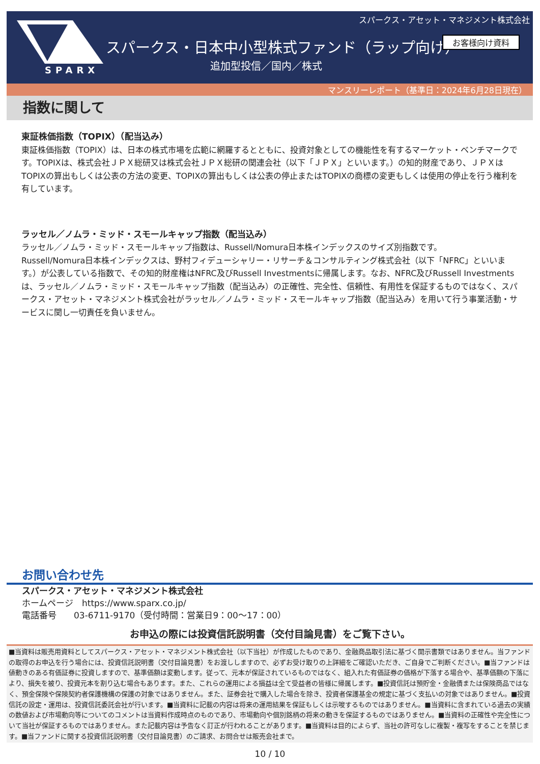SPARX
スパークス・アセット・マネジメント株式会社
スパークス・日本中小型株式ファンド（ラップ向け）
お客様向け資料
追加型投信／国内／株式
マンスリーレポート（基準日：2024年6月28日現在）
指数に関して
東証株価指数（TOPIX）（配当込み）
東証株価指数（TOPIX）は、日本の株式市場を広範に網羅するとともに、投資対象としての機能性を有するマーケット・ベンチマークです。TOPIXは、株式会社ＪＰＸ総研又は株式会社ＪＰＸ総研の関連会社（以下「ＪＰＸ」といいます。）の知的財産であり、ＪＰＸはTOPIXの算出もしくは公表の方法の変更、TOPIXの算出もしくは公表の停止またはTOPIXの商標の変更もしくは使用の停止を行う権利を有しています。
ラッセル／ノムラ・ミッド・スモールキャップ指数（配当込み）
ラッセル／ノムラ・ミッド・スモールキャップ指数は、Russell/Nomura日本株インデックスのサイズ別指数です。
Russell/Nomura日本株インデックスは、野村フィデューシャリー・リサーチ＆コンサルティング株式会社（以下「NFRC」といいます。）が公表している指数で、その知的財産権はNFRC及びRussell Investmentsに帰属します。なお、NFRC及びRussell Investmentsは、ラッセル／ノムラ・ミッド・スモールキャップ指数（配当込み）の正確性、完全性、信頼性、有用性を保証するものではなく、スパークス・アセット・マネジメント株式会社がラッセル／ノムラ・ミッド・スモールキャップ指数（配当込み）を用いて行う事業活動・サービスに関し一切責任を負いません。
お問い合わせ先
スパークス・アセット・マネジメント株式会社
ホームページ　https://www.sparx.co.jp/
電話番号　　03-6711-9170（受付時間：営業日9：00～17：00）
お申込の際には投資信託説明書（交付目論見書）をご覧下さい。
■当資料は販売用資料としてスパークス・アセット・マネジメント株式会社（以下当社）が作成したものであり、金融商品取引法に基づく開示書類ではありません。当ファンドの取得のお申込を行う場合には、投資信託説明書（交付目論見書）をお渡ししますので、必ずお受け取りの上詳細をご確認いただき、ご自身でご判断ください。■当ファンドは値動きのある有価証券に投資しますので、基準価額は変動します。従って、元本が保証されているものではなく、組入れた有価証券の価格が下落する場合や、基準価額の下落により、損失を被り、投資元本を割り込む場合もあります。また、これらの運用による損益は全て受益者の皆様に帰属します。■投資信託は預貯金・金融債または保険商品ではなく、預金保険や保険契約者保護機構の保護の対象ではありません。また、証券会社で購入した場合を除き、投資者保護基金の規定に基づく支払いの対象ではありません。■投資信託の設定・運用は、投資信託委託会社が行います。■当資料に記載の内容は将来の運用結果を保証もしくは示唆するものではありません。■当資料に含まれている過去の実績の数値および市場動向等についてのコメントは当資料作成時点のものであり、市場動向や個別銘柄の将来の動きを保証するものではありません。■当資料の正確性や完全性について当社が保証するものではありません。また記載内容は予告なく訂正が行われることがあります。■当資料は目的によらず、当社の許可なしに複製・複写をすることを禁じます。■当ファンドに関する投資信託説明書（交付目論見書）のご請求、お問合せは販売会社まで。
10 / 10